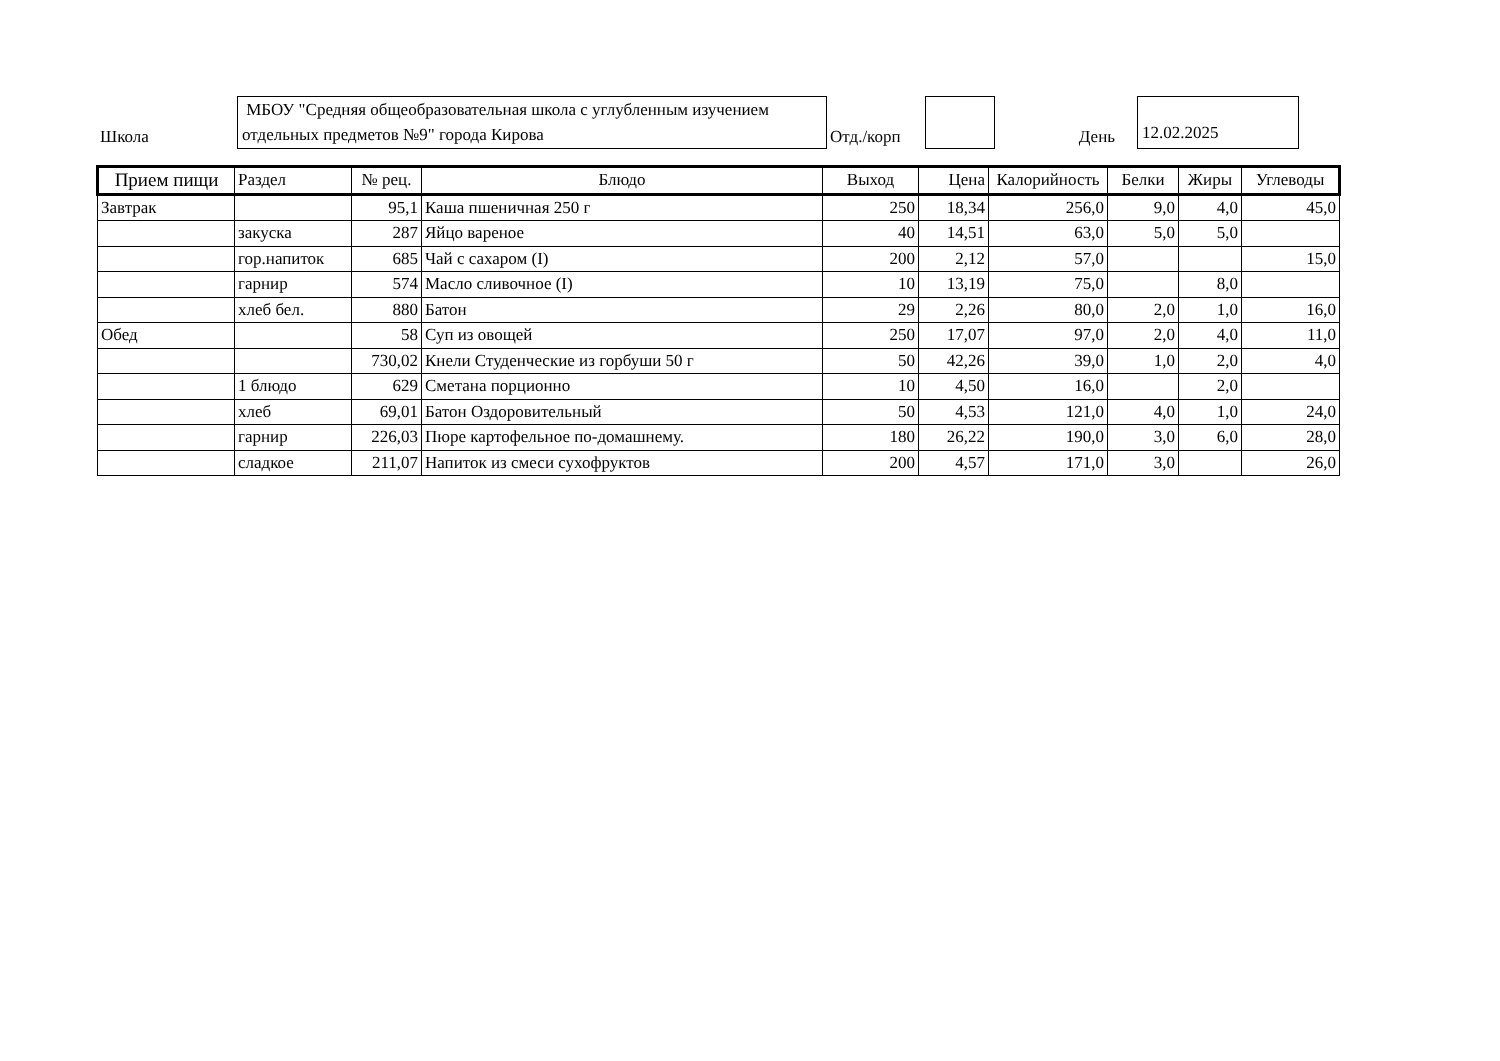Школа
МБОУ "Средняя общеобразовательная школа с углубленным изучением отдельных предметов №9" города Кирова
Отд./корп
День
12.02.2025
| Прием пищи | Раздел | № рец. | Блюдо | Выход | Цена | Калорийность | Белки | Жиры | Углеводы |
| --- | --- | --- | --- | --- | --- | --- | --- | --- | --- |
| Завтрак | | 95,1 | Каша пшеничная 250 г | 250 | 18,34 | 256,0 | 9,0 | 4,0 | 45,0 |
| | закуска | 287 | Яйцо вареное | 40 | 14,51 | 63,0 | 5,0 | 5,0 | |
| | гор.напиток | 685 | Чай с сахаром (I) | 200 | 2,12 | 57,0 | | | 15,0 |
| | гарнир | 574 | Масло сливочное (I) | 10 | 13,19 | 75,0 | | 8,0 | |
| | хлеб бел. | 880 | Батон | 29 | 2,26 | 80,0 | 2,0 | 1,0 | 16,0 |
| Обед | | 58 | Суп из овощей | 250 | 17,07 | 97,0 | 2,0 | 4,0 | 11,0 |
| | | 730,02 | Кнели Студенческие из горбуши 50 г | 50 | 42,26 | 39,0 | 1,0 | 2,0 | 4,0 |
| | 1 блюдо | 629 | Сметана порционно | 10 | 4,50 | 16,0 | | 2,0 | |
| | хлеб | 69,01 | Батон Оздоровительный | 50 | 4,53 | 121,0 | 4,0 | 1,0 | 24,0 |
| | гарнир | 226,03 | Пюре картофельное по-домашнему. | 180 | 26,22 | 190,0 | 3,0 | 6,0 | 28,0 |
| | сладкое | 211,07 | Напиток из смеси сухофруктов | 200 | 4,57 | 171,0 | 3,0 | | 26,0 |